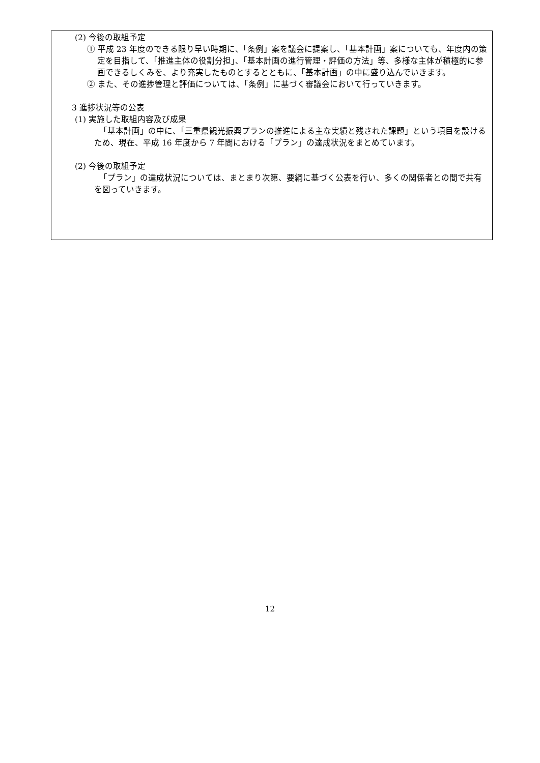(2) 今後の取組予定
① 平成 23 年度のできる限り早い時期に、「条例」案を議会に提案し、「基本計画」案についても、年度内の策定を目指して、「推進主体の役割分担」、「基本計画の進行管理・評価の方法」等、多様な主体が積極的に参画できるしくみを、より充実したものとするとともに、「基本計画」の中に盛り込んでいきます。
② また、その進捗管理と評価については、「条例」に基づく審議会において行っていきます。
3 進捗状況等の公表
(1) 実施した取組内容及び成果
「基本計画」の中に、「三重県観光振興プランの推進による主な実績と残された課題」という項目を設けるため、現在、平成 16 年度から 7 年間における「プラン」の達成状況をまとめています。
(2) 今後の取組予定
「プラン」の達成状況については、まとまり次第、要綱に基づく公表を行い、多くの関係者との間で共有を図っていきます。
12